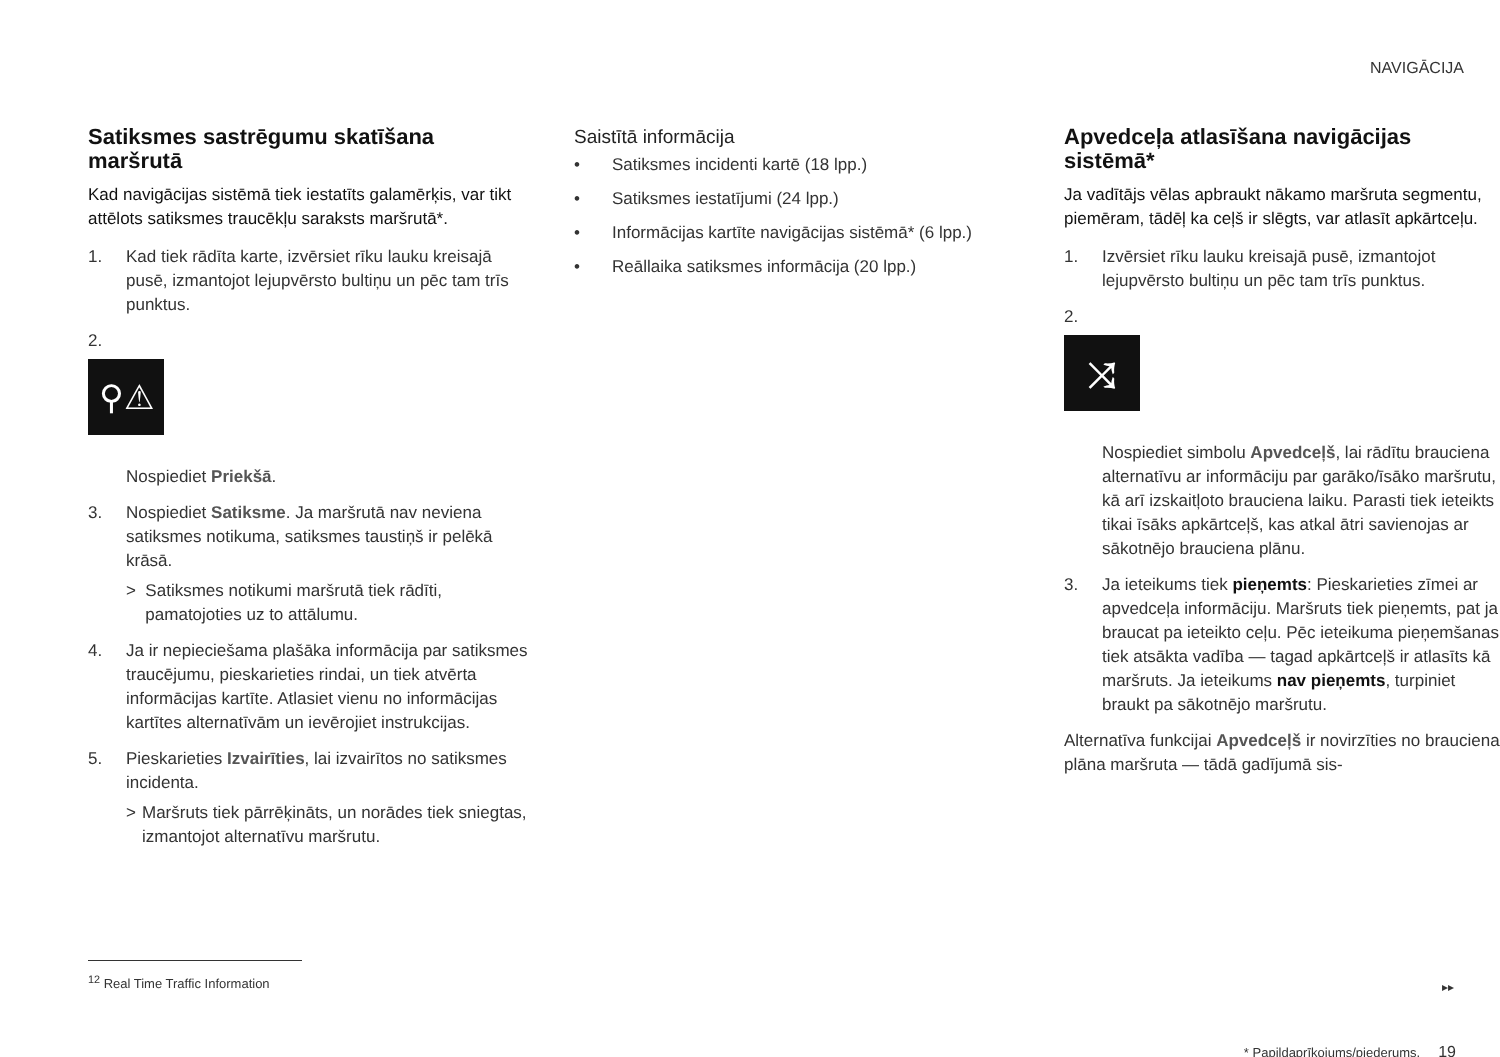NAVIGĀCIJA
Satiksmes sastrēgumu skatīšana maršrutā
Kad navigācijas sistēmā tiek iestatīts galamērķis, var tikt attēlots satiksmes traucēkļu saraksts maršrutā*.
1. Kad tiek rādīta karte, izvērsiet rīku lauku kreisajā pusē, izmantojot lejupvērsto bultiņu un pēc tam trīs punktus.
2.
⚲⚠
Nospiediet Priekšā.
3. Nospiediet Satiksme. Ja maršrutā nav neviena satiksmes notikuma, satiksmes taustiņš ir pelēkā krāsā.
> Satiksmes notikumi maršrutā tiek rādīti, pamatojoties uz to attālumu.
4. Ja ir nepieciešama plašāka informācija par satiksmes traucējumu, pieskarieties rindai, un tiek atvērta informācijas kartīte. Atlasiet vienu no informācijas kartītes alternatīvām un ievērojiet instrukcijas.
5. Pieskarieties Izvairīties, lai izvairītos no satiksmes incidenta.
> Maršruts tiek pārrēķināts, un norādes tiek sniegtas, izmantojot alternatīvu maršrutu.
Saistītā informācija
• Satiksmes incidenti kartē (18 lpp.)
• Satiksmes iestatījumi (24 lpp.)
• Informācijas kartīte navigācijas sistēmā* (6 lpp.)
• Reāllaika satiksmes informācija (20 lpp.)
Apvedceļa atlasīšana navigācijas sistēmā*
Ja vadītājs vēlas apbraukt nākamo maršruta segmentu, piemēram, tādēļ ka ceļš ir slēgts, var atlasīt apkārtceļu.
1. Izvērsiet rīku lauku kreisajā pusē, izmantojot lejupvērsto bultiņu un pēc tam trīs punktus.
2.
⤨
Nospiediet simbolu Apvedceļš, lai rādītu brauciena alternatīvu ar informāciju par garāko/īsāko maršrutu, kā arī izskaitļoto brauciena laiku. Parasti tiek ieteikts tikai īsāks apkārtceļš, kas atkal ātri savienojas ar sākotnējo brauciena plānu.
3. Ja ieteikums tiek pieņemts: Pieskarieties zīmei ar apvedceļa informāciju. Maršruts tiek pieņemts, pat ja braucat pa ieteikto ceļu. Pēc ieteikuma pieņemšanas tiek atsākta vadība — tagad apkārtceļš ir atlasīts kā maršruts. Ja ieteikums nav pieņemts, turpiniet braukt pa sākotnējo maršrutu.
Alternatīva funkcijai Apvedceļš ir novirzīties no brauciena plāna maršruta — tādā gadījumā sis-
<sup>12</sup> Real Time Traffic Information
▸▸
* Papildaprīkojums/piederums. 19